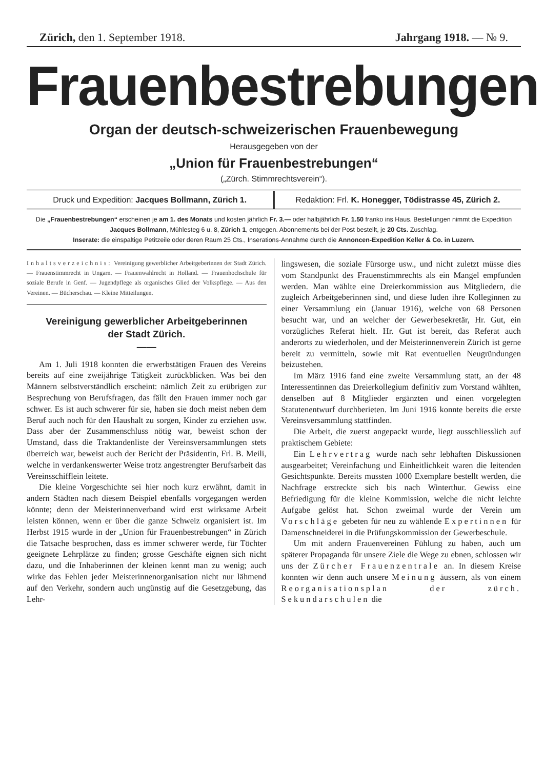Zürich, den 1. September 1918. Jahrgang 1918. — № 9.
Frauenbestrebungen
Organ der deutsch-schweizerischen Frauenbewegung
Herausgegeben von der
„Union für Frauenbestrebungen“
(„Zürch. Stimmrechtsverein“).
Druck und Expedition: Jacques Bollmann, Zürich 1.
Redaktion: Frl. K. Honegger, Tödistrasse 45, Zürich 2.
Die „Frauenbestrebungen“ erscheinen je am 1. des Monats und kosten jährlich Fr. 3.— oder halbjährlich Fr. 1.50 franko ins Haus. Bestellungen nimmt die Expedition Jacques Bollmann, Mühlesteg 6 u. 8, Zürich 1, entgegen. Abonnements bei der Post bestellt, je 20 Cts. Zuschlag.
Inserate: die einspaltige Petitzeile oder deren Raum 25 Cts., Inserations-Annahme durch die Annoncen-Expedition Keller & Co. in Luzern.
Inhaltsverzeichnis: Vereinigung gewerblicher Arbeitgeberinnen der Stadt Zürich. — Frauenstimmrecht in Ungarn. — Frauenwahlrecht in Holland. — Frauenhochschule für soziale Berufe in Genf. — Jugendpflege als organisches Glied der Volkspflege. — Aus den Vereinen. — Bücherschau. — Kleine Mitteilungen.
Vereinigung gewerblicher Arbeitgeberinnen
der Stadt Zürich.
——
Am 1. Juli 1918 konnten die erwerbstätigen Frauen des Vereins bereits auf eine zweijährige Tätigkeit zurückblicken. Was bei den Männern selbstverständlich erscheint: nämlich Zeit zu erübrigen zur Besprechung von Berufsfragen, das fällt den Frauen immer noch gar schwer. Es ist auch schwerer für sie, haben sie doch meist neben dem Beruf auch noch für den Haushalt zu sorgen, Kinder zu erziehen usw. Dass aber der Zusammenschluss nötig war, beweist schon der Umstand, dass die Traktandenliste der Vereinsversammlungen stets überreich war, beweist auch der Bericht der Präsidentin, Frl. B. Meili, welche in verdankenswerter Weise trotz angestrengter Berufsarbeit das Vereinsschifflein leitete.
Die kleine Vorgeschichte sei hier noch kurz erwähnt, damit in andern Städten nach diesem Beispiel ebenfalls vorgegangen werden könnte; denn der Meisterinnenverband wird erst wirksame Arbeit leisten können, wenn er über die ganze Schweiz organisiert ist. Im Herbst 1915 wurde in der „Union für Frauenbestrebungen“ in Zürich die Tatsache besprochen, dass es immer schwerer werde, für Töchter geeignete Lehrplätze zu finden; grosse Geschäfte eignen sich nicht dazu, und die Inhaberinnen der kleinen kennt man zu wenig; auch wirke das Fehlen jeder Meisterinnenorganisation nicht nur lähmend auf den Verkehr, sondern auch ungünstig auf die Gesetzgebung, das Lehr-
lingswesen, die soziale Fürsorge usw., und nicht zuletzt müsse dies vom Standpunkt des Frauenstimmrechts als ein Mangel empfunden werden. Man wählte eine Dreierkommission aus Mitgliedern, die zugleich Arbeitgeberinnen sind, und diese luden ihre Kolleginnen zu einer Versammlung ein (Januar 1916), welche von 68 Personen besucht war, und an welcher der Gewerbesekretär, Hr. Gut, ein vorzügliches Referat hielt. Hr. Gut ist bereit, das Referat auch anderorts zu wiederholen, und der Meisterinnenverein Zürich ist gerne bereit zu vermitteln, sowie mit Rat eventuellen Neugründungen beizustehen.
Im März 1916 fand eine zweite Versammlung statt, an der 48 Interessentinnen das Dreierkollegium definitiv zum Vorstand wählten, denselben auf 8 Mitglieder ergänzten und einen vorgelegten Statutenentwurf durchberieten. Im Juni 1916 konnte bereits die erste Vereinsversammlung stattfinden.
Die Arbeit, die zuerst angepackt wurde, liegt ausschliesslich auf praktischem Gebiete:
Ein Lehrvertrag wurde nach sehr lebhaften Diskussionen ausgearbeitet; Vereinfachung und Einheitlichkeit waren die leitenden Gesichtspunkte. Bereits mussten 1000 Exemplare bestellt werden, die Nachfrage erstreckte sich bis nach Winterthur. Gewiss eine Befriedigung für die kleine Kommission, welche die nicht leichte Aufgabe gelöst hat. Schon zweimal wurde der Verein um Vorschläge gebeten für neu zu wählende Expertinnen für Damenschneiderei in die Prüfungskommission der Gewerbeschule.
Um mit andern Frauenvereinen Fühlung zu haben, auch um späterer Propaganda für unsere Ziele die Wege zu ebnen, schlossen wir uns der Zürcher Frauenzentrale an. In diesem Kreise konnten wir denn auch unsere Meinung äussern, als von einem Reorganisationsplan der zürch. Sekundarschulen die